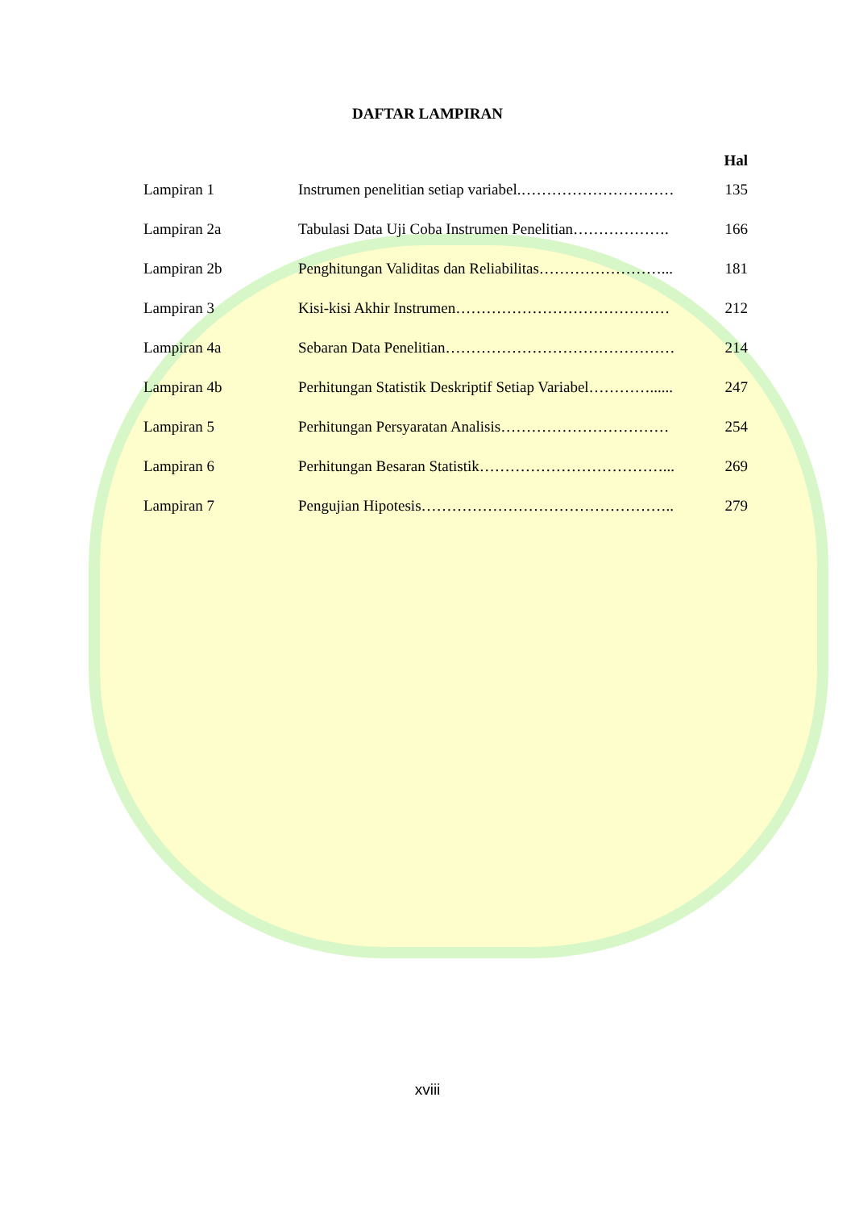DAFTAR LAMPIRAN
Hal
Lampiran 1 Instrumen penelitian setiap variabel.………………………… 135
Lampiran 2a Tabulasi Data Uji Coba Instrumen Penelitian………………. 166
Lampiran 2b Penghitungan Validitas dan Reliabilitas……………………... 181
Lampiran 3 Kisi-kisi Akhir Instrumen…………………………………… 212
Lampiran 4a Sebaran Data Penelitian……………………………………… 214
Lampiran 4b Perhitungan Statistik Deskriptif Setiap Variabel…………...... 247
Lampiran 5 Perhitungan Persyaratan Analisis…………………………… 254
Lampiran 6 Perhitungan Besaran Statistik………………………………... 269
Lampiran 7 Pengujian Hipotesis………………………………………….. 279
xviii